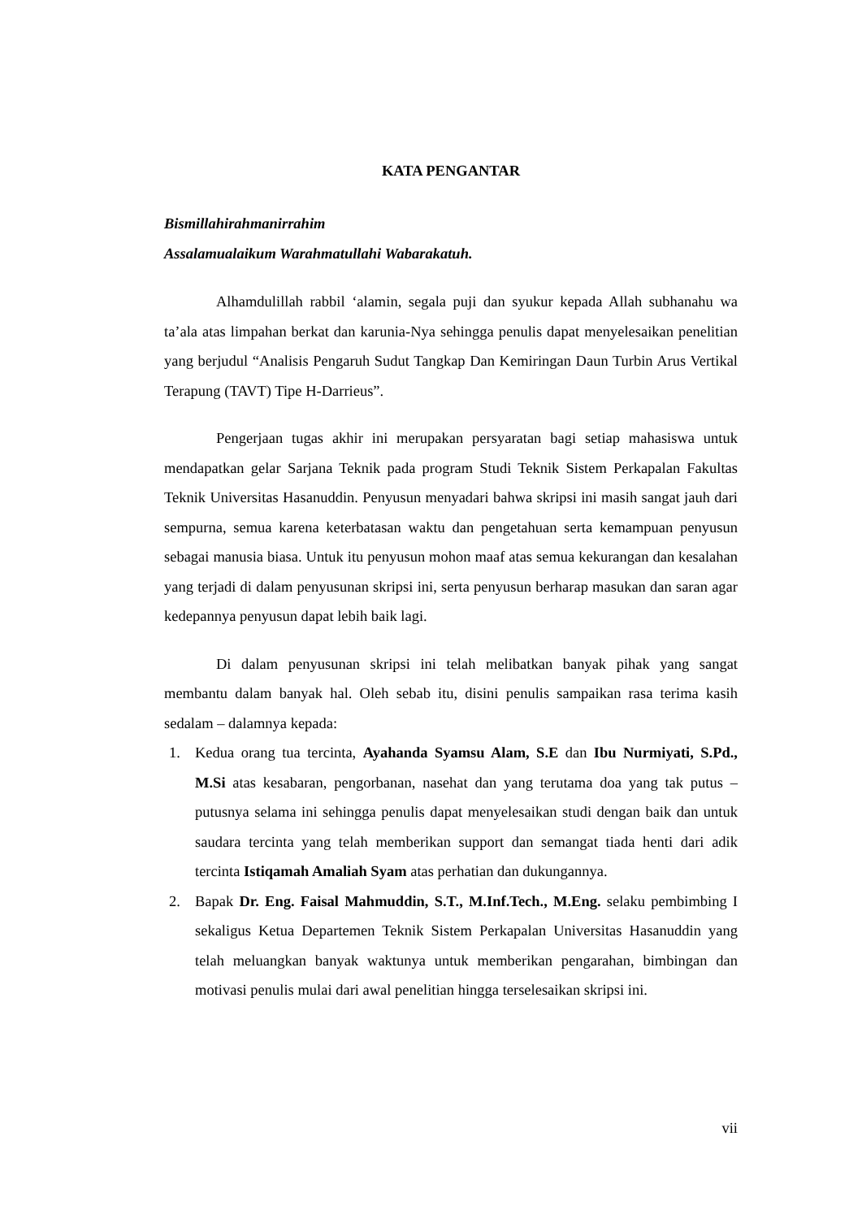KATA PENGANTAR
Bismillahirahmanirrahim
Assalamualaikum Warahmatullahi Wabarakatuh.
Alhamdulillah rabbil ‘alamin, segala puji dan syukur kepada Allah subhanahu wa ta’ala atas limpahan berkat dan karunia-Nya sehingga penulis dapat menyelesaikan penelitian yang berjudul “Analisis Pengaruh Sudut Tangkap Dan Kemiringan Daun Turbin Arus Vertikal Terapung (TAVT) Tipe H-Darrieus”.
Pengerjaan tugas akhir ini merupakan persyaratan bagi setiap mahasiswa untuk mendapatkan gelar Sarjana Teknik pada program Studi Teknik Sistem Perkapalan Fakultas Teknik Universitas Hasanuddin. Penyusun menyadari bahwa skripsi ini masih sangat jauh dari sempurna, semua karena keterbatasan waktu dan pengetahuan serta kemampuan penyusun sebagai manusia biasa. Untuk itu penyusun mohon maaf atas semua kekurangan dan kesalahan yang terjadi di dalam penyusunan skripsi ini, serta penyusun berharap masukan dan saran agar kedepannya penyusun dapat lebih baik lagi.
Di dalam penyusunan skripsi ini telah melibatkan banyak pihak yang sangat membantu dalam banyak hal. Oleh sebab itu, disini penulis sampaikan rasa terima kasih sedalam – dalamnya kepada:
1. Kedua orang tua tercinta, Ayahanda Syamsu Alam, S.E dan Ibu Nurmiyati, S.Pd., M.Si atas kesabaran, pengorbanan, nasehat dan yang terutama doa yang tak putus – putusnya selama ini sehingga penulis dapat menyelesaikan studi dengan baik dan untuk saudara tercinta yang telah memberikan support dan semangat tiada henti dari adik tercinta Istiqamah Amaliah Syam atas perhatian dan dukungannya.
2. Bapak Dr. Eng. Faisal Mahmuddin, S.T., M.Inf.Tech., M.Eng. selaku pembimbing I sekaligus Ketua Departemen Teknik Sistem Perkapalan Universitas Hasanuddin yang telah meluangkan banyak waktunya untuk memberikan pengarahan, bimbingan dan motivasi penulis mulai dari awal penelitian hingga terselesaikan skripsi ini.
vii